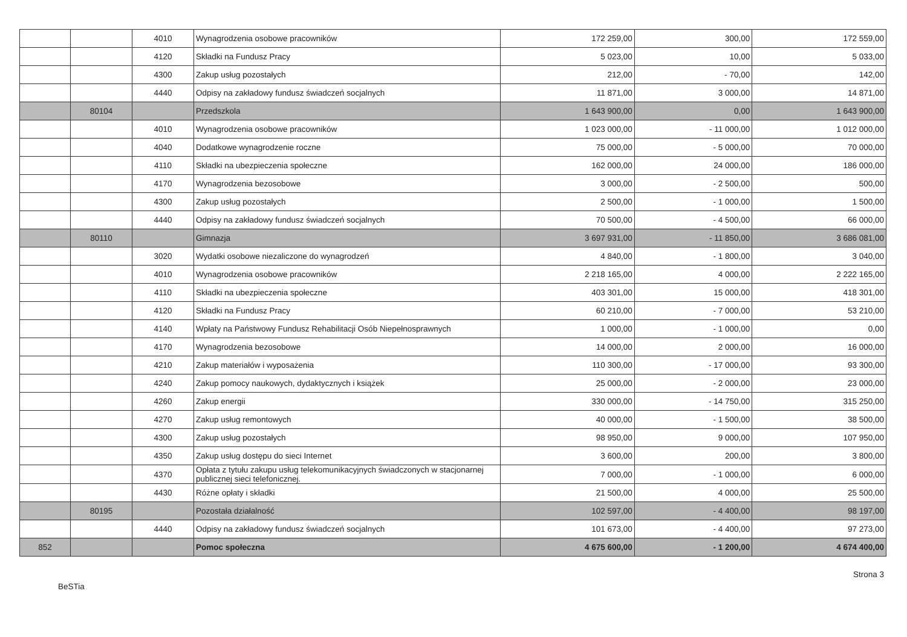| | | 4010 | Wynagrodzenia osobowe pracowników | 172 259,00 | 300,00 | 172 559,00 |
| | | 4120 | Składki na Fundusz Pracy | 5 023,00 | 10,00 | 5 033,00 |
| | | 4300 | Zakup usług pozostałych | 212,00 | - 70,00 | 142,00 |
| | | 4440 | Odpisy na zakładowy fundusz świadczeń socjalnych | 11 871,00 | 3 000,00 | 14 871,00 |
| | 80104 | | Przedszkola | 1 643 900,00 | 0,00 | 1 643 900,00 |
| | | 4010 | Wynagrodzenia osobowe pracowników | 1 023 000,00 | - 11 000,00 | 1 012 000,00 |
| | | 4040 | Dodatkowe wynagrodzenie roczne | 75 000,00 | - 5 000,00 | 70 000,00 |
| | | 4110 | Składki na ubezpieczenia społeczne | 162 000,00 | 24 000,00 | 186 000,00 |
| | | 4170 | Wynagrodzenia bezosobowe | 3 000,00 | - 2 500,00 | 500,00 |
| | | 4300 | Zakup usług pozostałych | 2 500,00 | - 1 000,00 | 1 500,00 |
| | | 4440 | Odpisy na zakładowy fundusz świadczeń socjalnych | 70 500,00 | - 4 500,00 | 66 000,00 |
| | 80110 | | Gimnazja | 3 697 931,00 | - 11 850,00 | 3 686 081,00 |
| | | 3020 | Wydatki osobowe niezaliczone do wynagrodzeń | 4 840,00 | - 1 800,00 | 3 040,00 |
| | | 4010 | Wynagrodzenia osobowe pracowników | 2 218 165,00 | 4 000,00 | 2 222 165,00 |
| | | 4110 | Składki na ubezpieczenia społeczne | 403 301,00 | 15 000,00 | 418 301,00 |
| | | 4120 | Składki na Fundusz Pracy | 60 210,00 | - 7 000,00 | 53 210,00 |
| | | 4140 | Wpłaty na Państwowy Fundusz Rehabilitacji Osób Niepełnosprawnych | 1 000,00 | - 1 000,00 | 0,00 |
| | | 4170 | Wynagrodzenia bezosobowe | 14 000,00 | 2 000,00 | 16 000,00 |
| | | 4210 | Zakup materiałów i wyposażenia | 110 300,00 | - 17 000,00 | 93 300,00 |
| | | 4240 | Zakup pomocy naukowych, dydaktycznych i książek | 25 000,00 | - 2 000,00 | 23 000,00 |
| | | 4260 | Zakup energii | 330 000,00 | - 14 750,00 | 315 250,00 |
| | | 4270 | Zakup usług remontowych | 40 000,00 | - 1 500,00 | 38 500,00 |
| | | 4300 | Zakup usług pozostałych | 98 950,00 | 9 000,00 | 107 950,00 |
| | | 4350 | Zakup usług dostępu do sieci Internet | 3 600,00 | 200,00 | 3 800,00 |
| | | 4370 | Opłata z tytułu zakupu usług telekomunikacyjnych świadczonych w stacjonarnej publicznej sieci telefonicznej. | 7 000,00 | - 1 000,00 | 6 000,00 |
| | | 4430 | Różne opłaty i składki | 21 500,00 | 4 000,00 | 25 500,00 |
| | 80195 | | Pozostała działalność | 102 597,00 | - 4 400,00 | 98 197,00 |
| | | 4440 | Odpisy na zakładowy fundusz świadczeń socjalnych | 101 673,00 | - 4 400,00 | 97 273,00 |
| 852 | | | Pomoc społeczna | 4 675 600,00 | - 1 200,00 | 4 674 400,00 |
BeSTia Strona 3